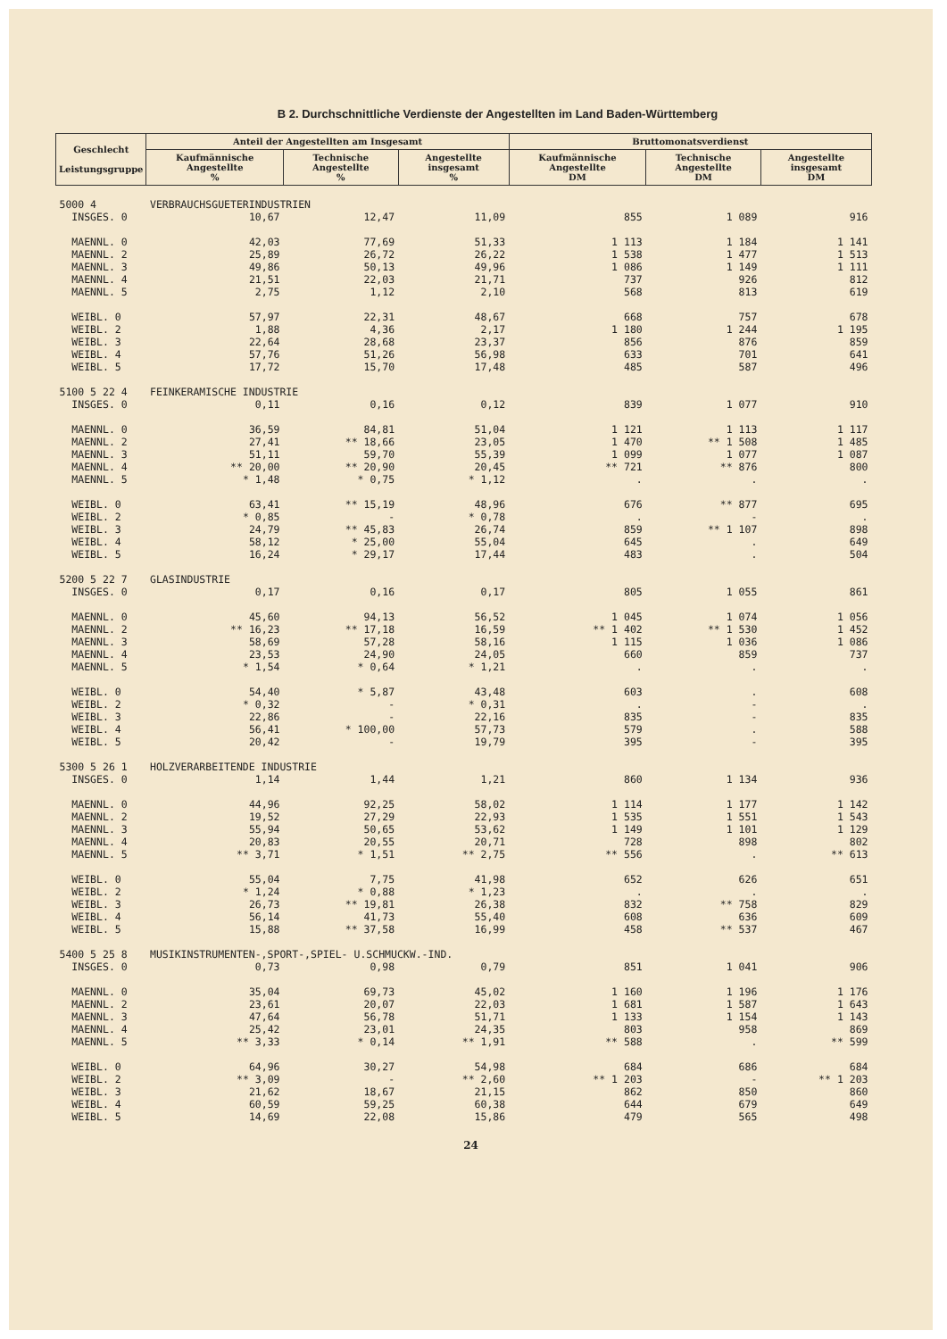B 2. Durchschnittliche Verdienste der Angestellten im Land Baden-Württemberg
| Geschlecht Leistungsgruppe | Anteil der Angestellten am Insgesamt | | | Bruttomonatsverdienst | | |
| --- | --- | --- | --- | --- | --- | --- |
| | Kaufmännische Angestellte % | Technische Angestellte % | Angestellte insgesamt % | Kaufmännische Angestellte DM | Technische Angestellte DM | Angestellte insgesamt DM |
| 5000 4 | VERBRAUCHSGUETERINDUSTRIEN | | | | | |
| INSGES. 0 | 10,67 | 12,47 | 11,09 | 855 | 1 089 | 916 |
| MAENNL. 0 | 42,03 | 77,69 | 51,33 | 1 113 | 1 184 | 1 141 |
| MAENNL. 2 | 25,89 | 26,72 | 26,22 | 1 538 | 1 477 | 1 513 |
| MAENNL. 3 | 49,86 | 50,13 | 49,96 | 1 086 | 1 149 | 1 111 |
| MAENNL. 4 | 21,51 | 22,03 | 21,71 | 737 | 926 | 812 |
| MAENNL. 5 | 2,75 | 1,12 | 2,10 | 568 | 813 | 619 |
| WEIBL. 0 | 57,97 | 22,31 | 48,67 | 668 | 757 | 678 |
| WEIBL. 2 | 1,88 | 4,36 | 2,17 | 1 180 | 1 244 | 1 195 |
| WEIBL. 3 | 22,64 | 28,68 | 23,37 | 856 | 876 | 859 |
| WEIBL. 4 | 57,76 | 51,26 | 56,98 | 633 | 701 | 641 |
| WEIBL. 5 | 17,72 | 15,70 | 17,48 | 485 | 587 | 496 |
| 5100 5 22 4 | FEINKERAMISCHE INDUSTRIE | | | | | |
| INSGES. 0 | 0,11 | 0,16 | 0,12 | 839 | 1 077 | 910 |
| MAENNL. 0 | 36,59 | 84,81 | 51,04 | 1 121 | 1 113 | 1 117 |
| MAENNL. 2 | 27,41 | ** 18,66 | 23,05 | 1 470 | ** 1 508 | 1 485 |
| MAENNL. 3 | 51,11 | 59,70 | 55,39 | 1 099 | 1 077 | 1 087 |
| MAENNL. 4 | ** 20,00 | ** 20,90 | 20,45 | ** 721 | ** 876 | 800 |
| MAENNL. 5 | * 1,48 | * 0,75 | * 1,12 | . | . | . |
| WEIBL. 0 | 63,41 | ** 15,19 | 48,96 | 676 | ** 877 | 695 |
| WEIBL. 2 | * 0,85 | - | * 0,78 | . | - | . |
| WEIBL. 3 | 24,79 | ** 45,83 | 26,74 | 859 | ** 1 107 | 898 |
| WEIBL. 4 | 58,12 | * 25,00 | 55,04 | 645 | . | 649 |
| WEIBL. 5 | 16,24 | * 29,17 | 17,44 | 483 | . | 504 |
| 5200 5 22 7 | GLASINDUSTRIE | | | | | |
| INSGES. 0 | 0,17 | 0,16 | 0,17 | 805 | 1 055 | 861 |
| MAENNL. 0 | 45,60 | 94,13 | 56,52 | 1 045 | 1 074 | 1 056 |
| MAENNL. 2 | ** 16,23 | ** 17,18 | 16,59 | ** 1 402 | ** 1 530 | 1 452 |
| MAENNL. 3 | 58,69 | 57,28 | 58,16 | 1 115 | 1 036 | 1 086 |
| MAENNL. 4 | 23,53 | 24,90 | 24,05 | 660 | 859 | 737 |
| MAENNL. 5 | * 1,54 | * 0,64 | * 1,21 | . | . | . |
| WEIBL. 0 | 54,40 | * 5,87 | 43,48 | 603 | . | 608 |
| WEIBL. 2 | * 0,32 | - | * 0,31 | . | - | . |
| WEIBL. 3 | 22,86 | - | 22,16 | 835 | - | 835 |
| WEIBL. 4 | 56,41 | * 100,00 | 57,73 | 579 | . | 588 |
| WEIBL. 5 | 20,42 | - | 19,79 | 395 | - | 395 |
| 5300 5 26 1 | HOLZVERARBEITENDE INDUSTRIE | | | | | |
| INSGES. 0 | 1,14 | 1,44 | 1,21 | 860 | 1 134 | 936 |
| MAENNL. 0 | 44,96 | 92,25 | 58,02 | 1 114 | 1 177 | 1 142 |
| MAENNL. 2 | 19,52 | 27,29 | 22,93 | 1 535 | 1 551 | 1 543 |
| MAENNL. 3 | 55,94 | 50,65 | 53,62 | 1 149 | 1 101 | 1 129 |
| MAENNL. 4 | 20,83 | 20,55 | 20,71 | 728 | 898 | 802 |
| MAENNL. 5 | ** 3,71 | * 1,51 | ** 2,75 | ** 556 | . | ** 613 |
| WEIBL. 0 | 55,04 | 7,75 | 41,98 | 652 | 626 | 651 |
| WEIBL. 2 | * 1,24 | * 0,88 | * 1,23 | . | . | . |
| WEIBL. 3 | 26,73 | ** 19,81 | 26,38 | 832 | ** 758 | 829 |
| WEIBL. 4 | 56,14 | 41,73 | 55,40 | 608 | 636 | 609 |
| WEIBL. 5 | 15,88 | ** 37,58 | 16,99 | 458 | ** 537 | 467 |
| 5400 5 25 8 | MUSIKINSTRUMENTEN-,SPORT-,SPIEL- U.SCHMUCKW.-IND. | | | | | |
| INSGES. 0 | 0,73 | 0,98 | 0,79 | 851 | 1 041 | 906 |
| MAENNL. 0 | 35,04 | 69,73 | 45,02 | 1 160 | 1 196 | 1 176 |
| MAENNL. 2 | 23,61 | 20,07 | 22,03 | 1 681 | 1 587 | 1 643 |
| MAENNL. 3 | 47,64 | 56,78 | 51,71 | 1 133 | 1 154 | 1 143 |
| MAENNL. 4 | 25,42 | 23,01 | 24,35 | 803 | 958 | 869 |
| MAENNL. 5 | ** 3,33 | * 0,14 | ** 1,91 | ** 588 | . | ** 599 |
| WEIBL. 0 | 64,96 | 30,27 | 54,98 | 684 | 686 | 684 |
| WEIBL. 2 | ** 3,09 | - | ** 2,60 | ** 1 203 | - | ** 1 203 |
| WEIBL. 3 | 21,62 | 18,67 | 21,15 | 862 | 850 | 860 |
| WEIBL. 4 | 60,59 | 59,25 | 60,38 | 644 | 679 | 649 |
| WEIBL. 5 | 14,69 | 22,08 | 15,86 | 479 | 565 | 498 |
24